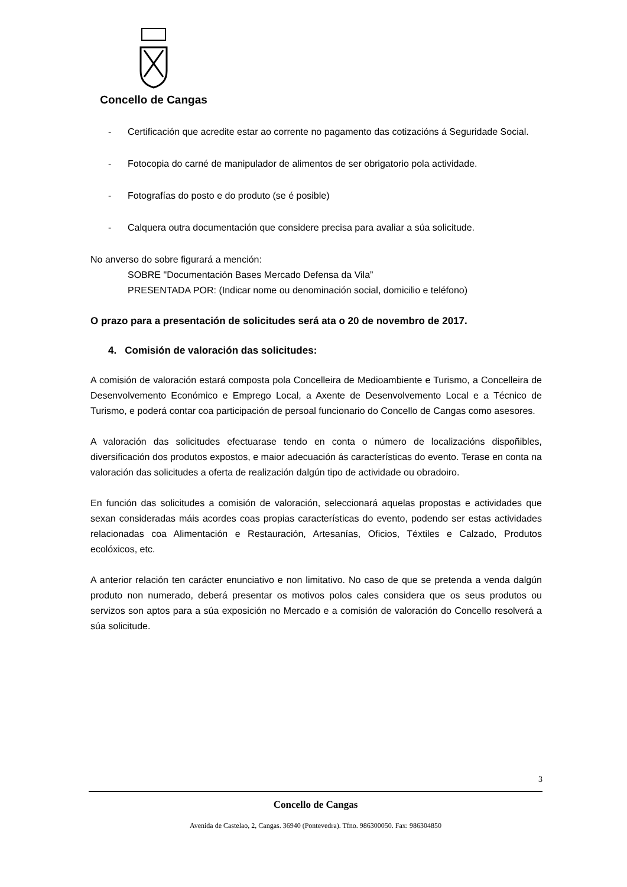Concello de Cangas
- Certificación que acredite estar ao corrente no pagamento das cotizacións á Seguridade Social.
- Fotocopia do carné de manipulador de alimentos de ser obrigatorio pola actividade.
- Fotografías do posto e do produto (se é posible)
- Calquera outra documentación que considere precisa para avaliar a súa solicitude.
No anverso do sobre figurará a mención:
SOBRE "Documentación Bases Mercado Defensa da Vila”
PRESENTADA POR: (Indicar nome ou denominación social, domicilio e teléfono)
O prazo para a presentación de solicitudes será ata o 20 de novembro de 2017.
4. Comisión de valoración das solicitudes:
A comisión de valoración estará composta pola Concelleira de Medioambiente e Turismo, a Concelleira de Desenvolvemento Económico e Emprego Local, a Axente de Desenvolvemento Local e a Técnico de Turismo, e poderá contar coa participación de persoal funcionario do Concello de Cangas como asesores.
A valoración das solicitudes efectuarase tendo en conta o número de localizacións dispoñibles, diversificación dos produtos expostos, e maior adecuación ás características do evento. Terase en conta na valoración das solicitudes a oferta de realización dalgún tipo de actividade ou obradoiro.
En función das solicitudes a comisión de valoración, seleccionará aquelas propostas e actividades que sexan consideradas máis acordes coas propias características do evento, podendo ser estas actividades relacionadas coa Alimentación e Restauración, Artesanías, Oficios, Téxtiles e Calzado, Produtos ecolóxicos, etc.
A anterior relación ten carácter enunciativo e non limitativo. No caso de que se pretenda a venda dalgún produto non numerado, deberá presentar os motivos polos cales considera que os seus produtos ou servizos son aptos para a súa exposición no Mercado e a comisión de valoración do Concello resolverá a súa solicitude.
3
Concello de Cangas
Avenida de Castelao, 2, Cangas. 36940 (Pontevedra). Tfno. 986300050. Fax: 986304850